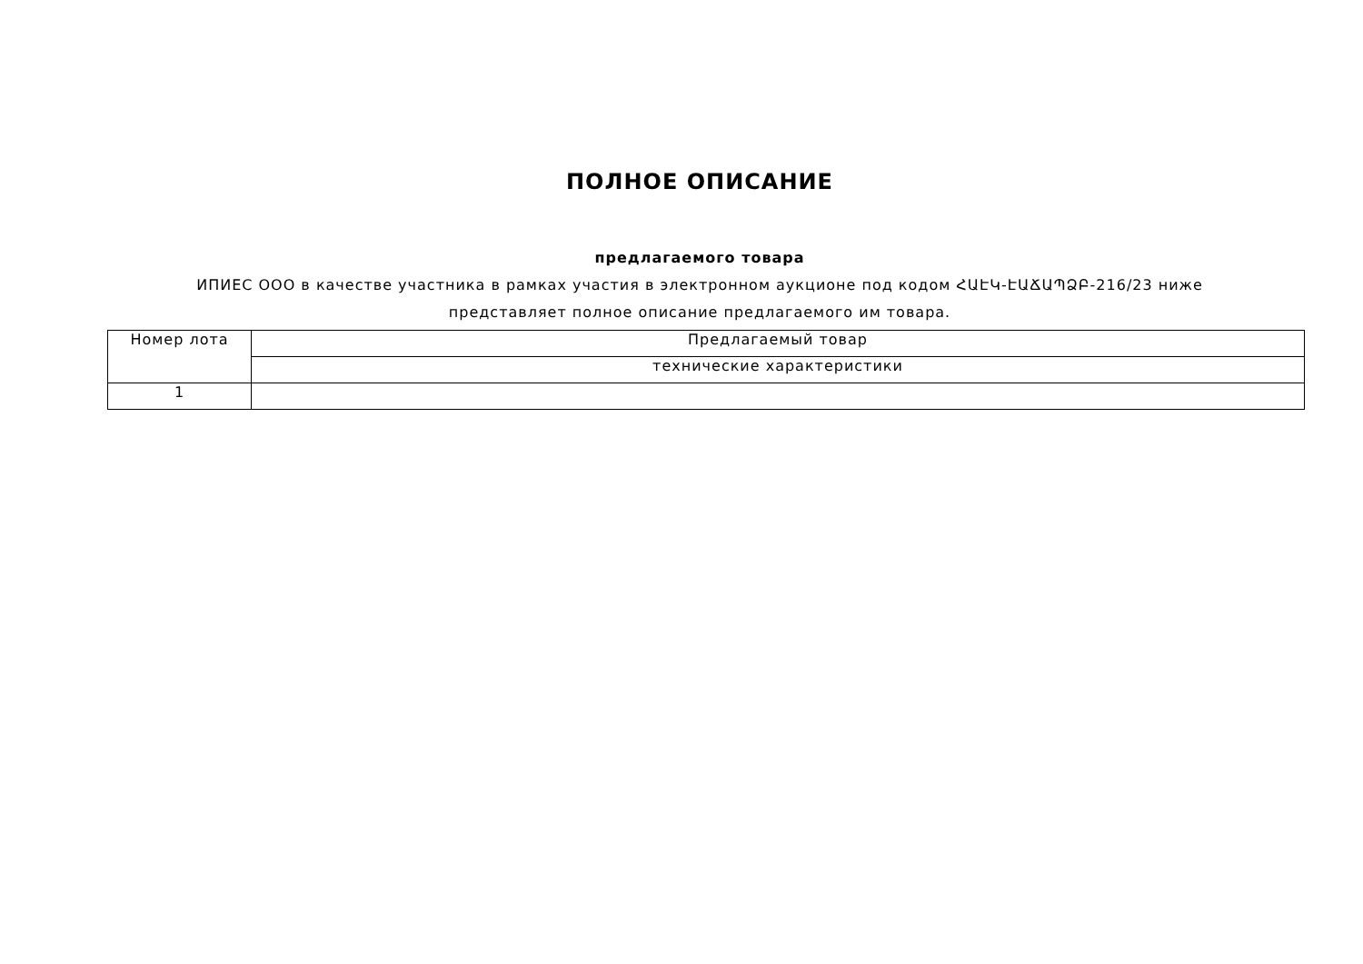ПОЛНОЕ ОПИСАНИЕ
предлагаемого товара
ИПИЕС ООО в качестве участника в рамках участия в электронном аукционе под кодом ՀԱԷԿ-ԷԱՃԱՊՁԲ-216/23 ниже представляет полное описание предлагаемого им товара.
| Номер лота | Предлагаемый товар |
| | технические характеристики |
| 1 | |